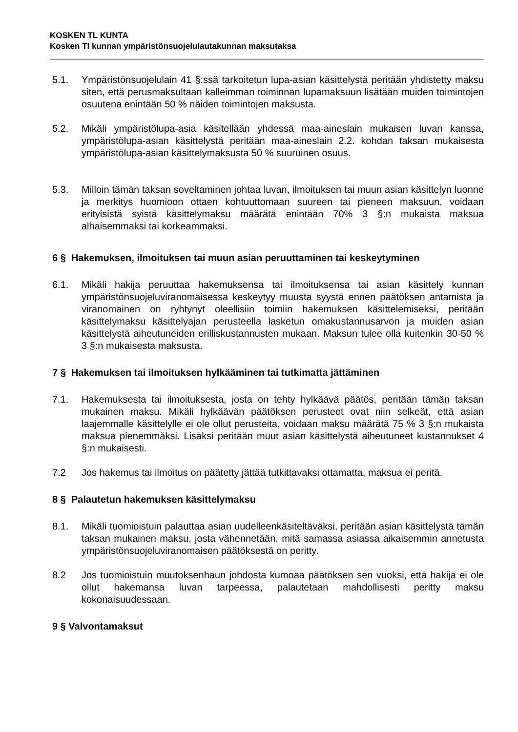KOSKEN TL KUNTA
Kosken Tl kunnan ympäristönsuojelulautakunnan maksutaksa
5.1. Ympäristönsuojelulain 41 §:ssä tarkoitetun lupa-asian käsittelystä peritään yhdistetty maksu siten, että perusmaksultaan kalleimman toiminnan lupamaksuun lisätään muiden toimintojen osuutena enintään 50 % näiden toimintojen maksusta.
5.2. Mikäli ympäristölupa-asia käsitellään yhdessä maa-aineslain mukaisen luvan kanssa, ympäristölupa-asian käsittelystä peritään maa-aineslain 2.2. kohdan taksan mukaisesta ympäristölupa-asian käsittelymaksusta 50 % suuruinen osuus.
5.3. Milloin tämän taksan soveltaminen johtaa luvan, ilmoituksen tai muun asian käsittelyn luonne ja merkitys huomioon ottaen kohtuuttomaan suureen tai pieneen maksuun, voidaan erityisistä syistä käsittelymaksu määrätä enintään 70% 3 §:n mukaista maksua alhaisemmaksi tai korkeammaksi.
6 § Hakemuksen, ilmoituksen tai muun asian peruuttaminen tai keskeytyminen
6.1. Mikäli hakija peruuttaa hakemuksensa tai ilmoituksensa tai asian käsittely kunnan ympäristönsuojeluviranomaisessa keskeytyy muusta syystä ennen päätöksen antamista ja viranomainen on ryhtynyt oleellisiin toimiin hakemuksen käsittelemiseksi, peritään käsittelymaksu käsittelyajan perusteella lasketun omakustannusarvon ja muiden asian käsittelystä aiheutuneiden erilliskustannusten mukaan. Maksun tulee olla kuitenkin 30-50 % 3 §:n mukaisesta maksusta.
7 § Hakemuksen tai ilmoituksen hylkääminen tai tutkimatta jättäminen
7.1. Hakemuksesta tai ilmoituksesta, josta on tehty hylkäävä päätös, peritään tämän taksan mukainen maksu. Mikäli hylkäävän päätöksen perusteet ovat niin selkeät, että asian laajemmalle käsittelylle ei ole ollut perusteita, voidaan maksu määrätä 75 % 3 §:n mukaista maksua pienemmäksi. Lisäksi peritään muut asian käsittelystä aiheutuneet kustannukset 4 §:n mukaisesti.
7.2 Jos hakemus tai ilmoitus on päätetty jättää tutkittavaksi ottamatta, maksua ei peritä.
8 § Palautetun hakemuksen käsittelymaksu
8.1. Mikäli tuomioistuin palauttaa asian uudelleenkäsiteltäväksi, peritään asian käsittelystä tämän taksan mukainen maksu, josta vähennetään, mitä samassa asiassa aikaisemmin annetusta ympäristönsuojeluviranomaisen päätöksestä on peritty.
8.2 Jos tuomioistuin muutoksenhaun johdosta kumoaa päätöksen sen vuoksi, että hakija ei ole ollut hakemansa luvan tarpeessa, palautetaan mahdollisesti peritty maksu kokonaisuudessaan.
9 § Valvontamaksut